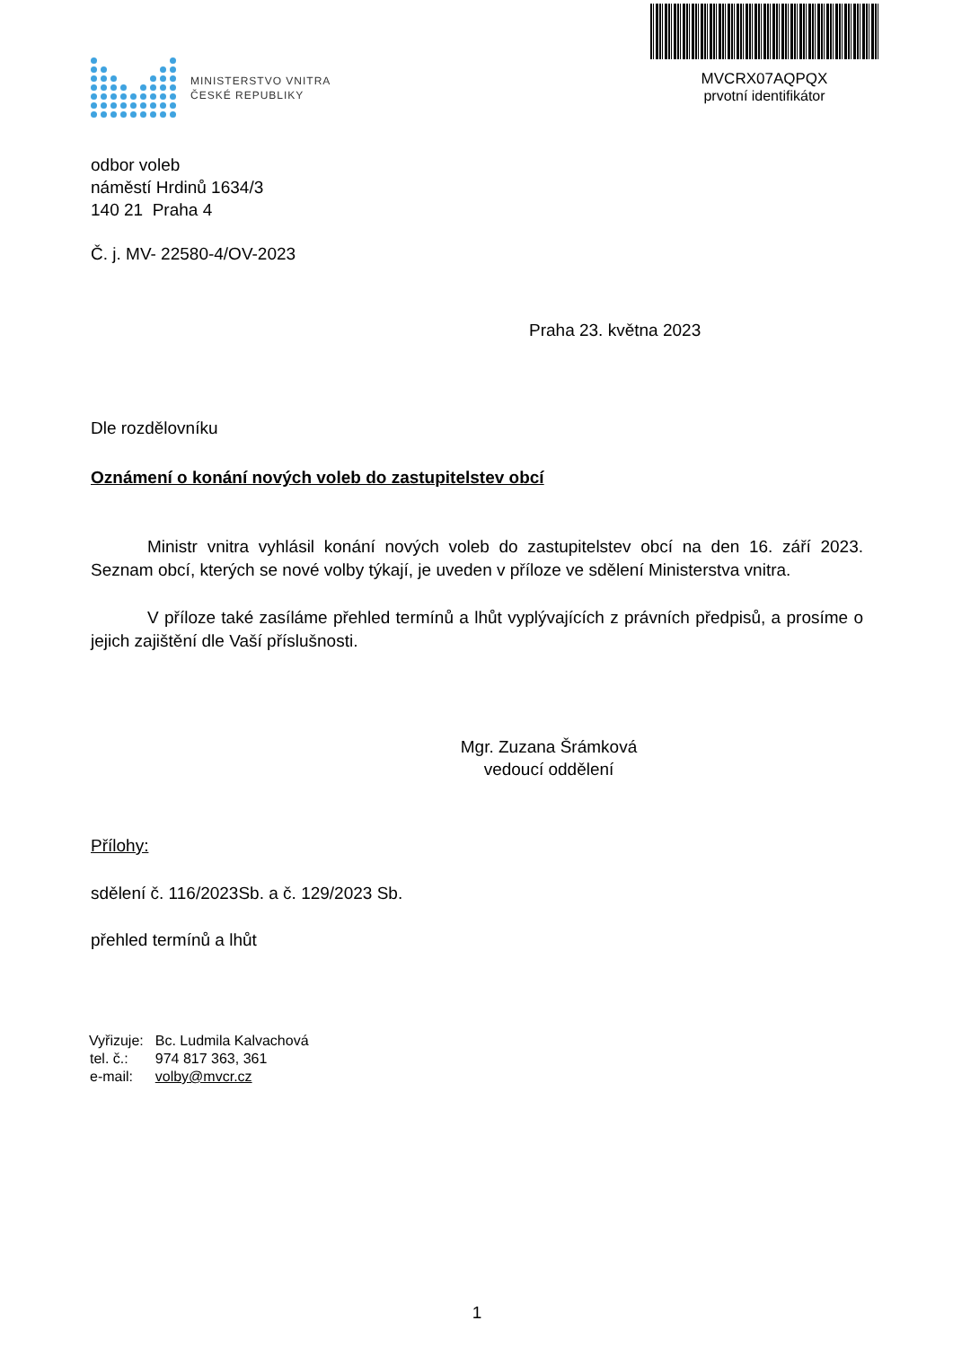MINISTERSTVO VNITRA
ČESKÉ REPUBLIKY
MVCRX07AQPQX
prvotní identifikátor
odbor voleb
náměstí Hrdinů 1634/3
140 21 Praha 4
Č. j. MV- 22580-4/OV-2023
Praha 23. května 2023
Dle rozdělovníku
Oznámení o konání nových voleb do zastupitelstev obcí
Ministr vnitra vyhlásil konání nových voleb do zastupitelstev obcí na den 16. září 2023. Seznam obcí, kterých se nové volby týkají, je uveden v příloze ve sdělení Ministerstva vnitra.
V příloze také zasíláme přehled termínů a lhůt vyplývajících z právních předpisů, a prosíme o jejich zajištění dle Vaší příslušnosti.
Mgr. Zuzana Šrámková
vedoucí oddělení
Přílohy:
sdělení č. 116/2023Sb. a č. 129/2023 Sb.
přehled termínů a lhůt
| Vyřizuje: | Bc. Ludmila Kalvachová |
| tel. č.: | 974 817 363, 361 |
| e-mail: | volby@mvcr.cz |
1